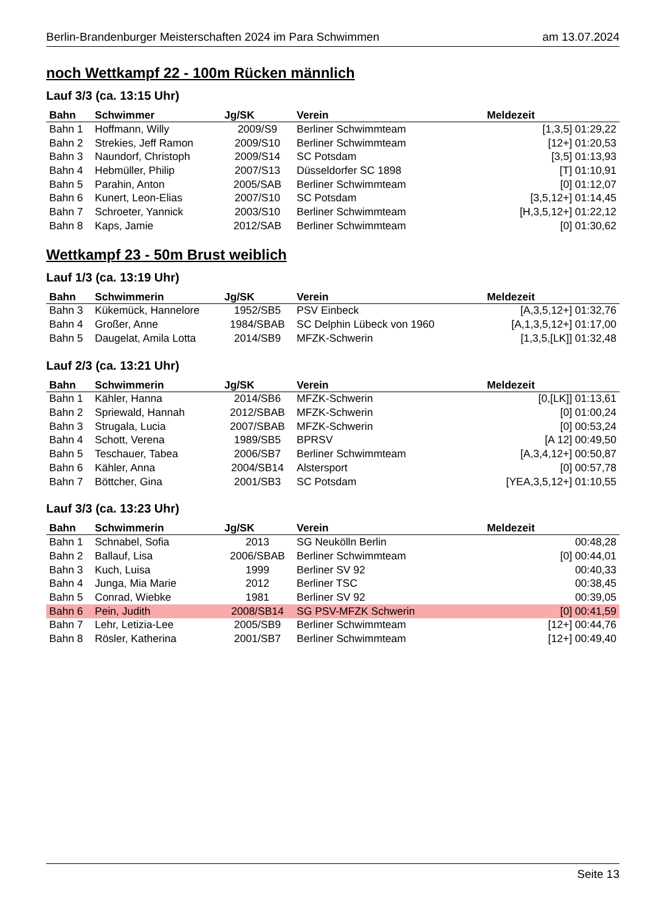Berlin-Brandenburger Meisterschaften 2024 im Para Schwimmen am 13.07.2024
noch Wettkampf 22 - 100m Rücken männlich
Lauf 3/3 (ca. 13:15 Uhr)
| Bahn | Schwimmer | Jg/SK | Verein | Meldezeit |
| --- | --- | --- | --- | --- |
| Bahn 1 | Hoffmann, Willy | 2009/S9 | Berliner Schwimmteam | [1,3,5] 01:29,22 |
| Bahn 2 | Strekies, Jeff Ramon | 2009/S10 | Berliner Schwimmteam | [12+] 01:20,53 |
| Bahn 3 | Naundorf, Christoph | 2009/S14 | SC Potsdam | [3,5] 01:13,93 |
| Bahn 4 | Hebmüller, Philip | 2007/S13 | Düsseldorfer SC 1898 | [T] 01:10,91 |
| Bahn 5 | Parahin, Anton | 2005/SAB | Berliner Schwimmteam | [0] 01:12,07 |
| Bahn 6 | Kunert, Leon-Elias | 2007/S10 | SC Potsdam | [3,5,12+] 01:14,45 |
| Bahn 7 | Schroeter, Yannick | 2003/S10 | Berliner Schwimmteam | [H,3,5,12+] 01:22,12 |
| Bahn 8 | Kaps, Jamie | 2012/SAB | Berliner Schwimmteam | [0] 01:30,62 |
Wettkampf 23 - 50m Brust weiblich
Lauf 1/3 (ca. 13:19 Uhr)
| Bahn | Schwimmerin | Jg/SK | Verein | Meldezeit |
| --- | --- | --- | --- | --- |
| Bahn 3 | Kükemück, Hannelore | 1952/SB5 | PSV Einbeck | [A,3,5,12+] 01:32,76 |
| Bahn 4 | Großer, Anne | 1984/SBAB | SC Delphin Lübeck von 1960 | [A,1,3,5,12+] 01:17,00 |
| Bahn 5 | Daugelat, Amila Lotta | 2014/SB9 | MFZK-Schwerin | [1,3,5,[LK]] 01:32,48 |
Lauf 2/3 (ca. 13:21 Uhr)
| Bahn | Schwimmerin | Jg/SK | Verein | Meldezeit |
| --- | --- | --- | --- | --- |
| Bahn 1 | Kähler, Hanna | 2014/SB6 | MFZK-Schwerin | [0,[LK]] 01:13,61 |
| Bahn 2 | Spriewald, Hannah | 2012/SBAB | MFZK-Schwerin | [0] 01:00,24 |
| Bahn 3 | Strugala, Lucia | 2007/SBAB | MFZK-Schwerin | [0] 00:53,24 |
| Bahn 4 | Schott, Verena | 1989/SB5 | BPRSV | [A 12] 00:49,50 |
| Bahn 5 | Teschauer, Tabea | 2006/SB7 | Berliner Schwimmteam | [A,3,4,12+] 00:50,87 |
| Bahn 6 | Kähler, Anna | 2004/SB14 | Alstersport | [0] 00:57,78 |
| Bahn 7 | Böttcher, Gina | 2001/SB3 | SC Potsdam | [YEA,3,5,12+] 01:10,55 |
Lauf 3/3 (ca. 13:23 Uhr)
| Bahn | Schwimmerin | Jg/SK | Verein | Meldezeit |
| --- | --- | --- | --- | --- |
| Bahn 1 | Schnabel, Sofia | 2013 | SG Neukölln Berlin | 00:48,28 |
| Bahn 2 | Ballauf, Lisa | 2006/SBAB | Berliner Schwimmteam | [0] 00:44,01 |
| Bahn 3 | Kuch, Luisa | 1999 | Berliner SV 92 | 00:40,33 |
| Bahn 4 | Junga, Mia Marie | 2012 | Berliner TSC | 00:38,45 |
| Bahn 5 | Conrad, Wiebke | 1981 | Berliner SV 92 | 00:39,05 |
| Bahn 6 | Pein, Judith | 2008/SB14 | SG PSV-MFZK Schwerin | [0] 00:41,59 |
| Bahn 7 | Lehr, Letizia-Lee | 2005/SB9 | Berliner Schwimmteam | [12+] 00:44,76 |
| Bahn 8 | Rösler, Katherina | 2001/SB7 | Berliner Schwimmteam | [12+] 00:49,40 |
Seite 13